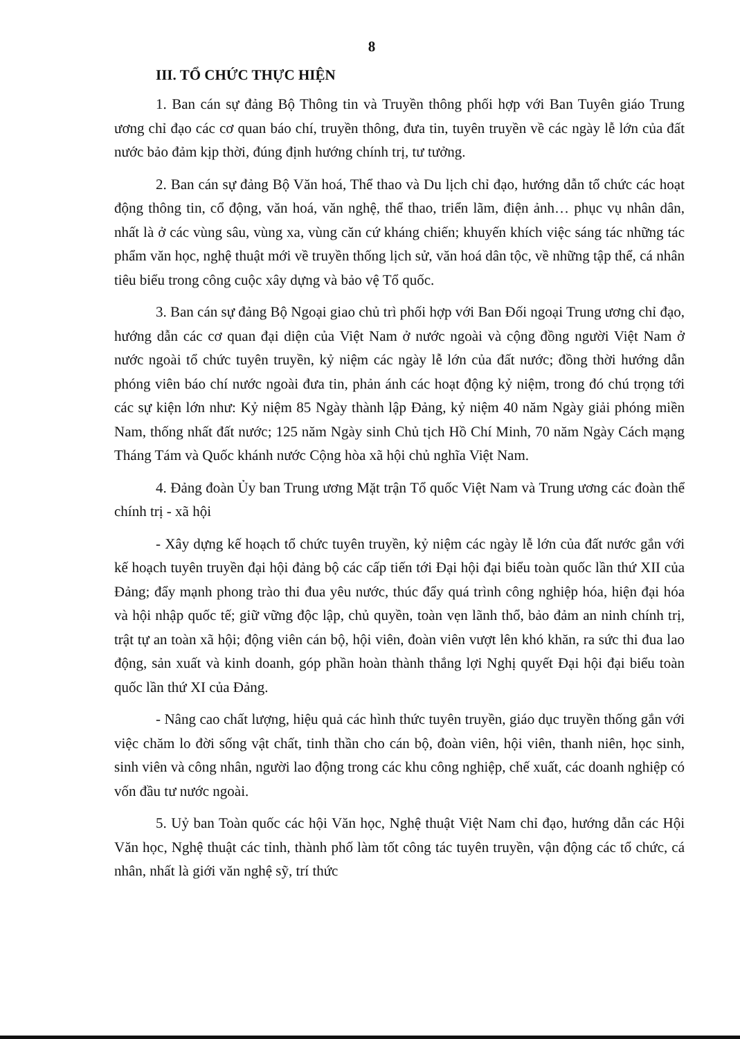8
III. TỔ CHỨC THỰC HIỆN
1. Ban cán sự đảng Bộ Thông tin và Truyền thông phối hợp với Ban Tuyên giáo Trung ương chỉ đạo các cơ quan báo chí, truyền thông, đưa tin, tuyên truyền về các ngày lễ lớn của đất nước bảo đảm kịp thời, đúng định hướng chính trị, tư tưởng.
2. Ban cán sự đảng Bộ Văn hoá, Thể thao và Du lịch chỉ đạo, hướng dẫn tổ chức các hoạt động thông tin, cổ động, văn hoá, văn nghệ, thể thao, triển lãm, điện ảnh… phục vụ nhân dân, nhất là ở các vùng sâu, vùng xa, vùng căn cứ kháng chiến; khuyến khích việc sáng tác những tác phẩm văn học, nghệ thuật mới về truyền thống lịch sử, văn hoá dân tộc, về những tập thể, cá nhân tiêu biểu trong công cuộc xây dựng và bảo vệ Tổ quốc.
3. Ban cán sự đảng Bộ Ngoại giao chủ trì phối hợp với Ban Đối ngoại Trung ương chỉ đạo, hướng dẫn các cơ quan đại diện của Việt Nam ở nước ngoài và cộng đồng người Việt Nam ở nước ngoài tổ chức tuyên truyền, kỷ niệm các ngày lễ lớn của đất nước; đồng thời hướng dẫn phóng viên báo chí nước ngoài đưa tin, phản ánh các hoạt động kỷ niệm, trong đó chú trọng tới các sự kiện lớn như: Kỷ niệm 85 Ngày thành lập Đảng, kỷ niệm 40 năm Ngày giải phóng miền Nam, thống nhất đất nước; 125 năm Ngày sinh Chủ tịch Hồ Chí Minh, 70 năm Ngày Cách mạng Tháng Tám và Quốc khánh nước Cộng hòa xã hội chủ nghĩa Việt Nam.
4. Đảng đoàn Ủy ban Trung ương Mặt trận Tổ quốc Việt Nam và Trung ương các đoàn thể chính trị - xã hội
- Xây dựng kế hoạch tổ chức tuyên truyền, kỷ niệm các ngày lễ lớn của đất nước gắn với kế hoạch tuyên truyền đại hội đảng bộ các cấp tiến tới Đại hội đại biểu toàn quốc lần thứ XII của Đảng; đẩy mạnh phong trào thi đua yêu nước, thúc đẩy quá trình công nghiệp hóa, hiện đại hóa và hội nhập quốc tế; giữ vững độc lập, chủ quyền, toàn vẹn lãnh thổ, bảo đảm an ninh chính trị, trật tự an toàn xã hội; động viên cán bộ, hội viên, đoàn viên vượt lên khó khăn, ra sức thi đua lao động, sản xuất và kinh doanh, góp phần hoàn thành thắng lợi Nghị quyết Đại hội đại biểu toàn quốc lần thứ XI của Đảng.
- Nâng cao chất lượng, hiệu quả các hình thức tuyên truyền, giáo dục truyền thống gắn với việc chăm lo đời sống vật chất, tinh thần cho cán bộ, đoàn viên, hội viên, thanh niên, học sinh, sinh viên và công nhân, người lao động trong các khu công nghiệp, chế xuất, các doanh nghiệp có vốn đầu tư nước ngoài.
5. Uỷ ban Toàn quốc các hội Văn học, Nghệ thuật Việt Nam chỉ đạo, hướng dẫn các Hội Văn học, Nghệ thuật các tỉnh, thành phố làm tốt công tác tuyên truyền, vận động các tổ chức, cá nhân, nhất là giới văn nghệ sỹ, trí thức